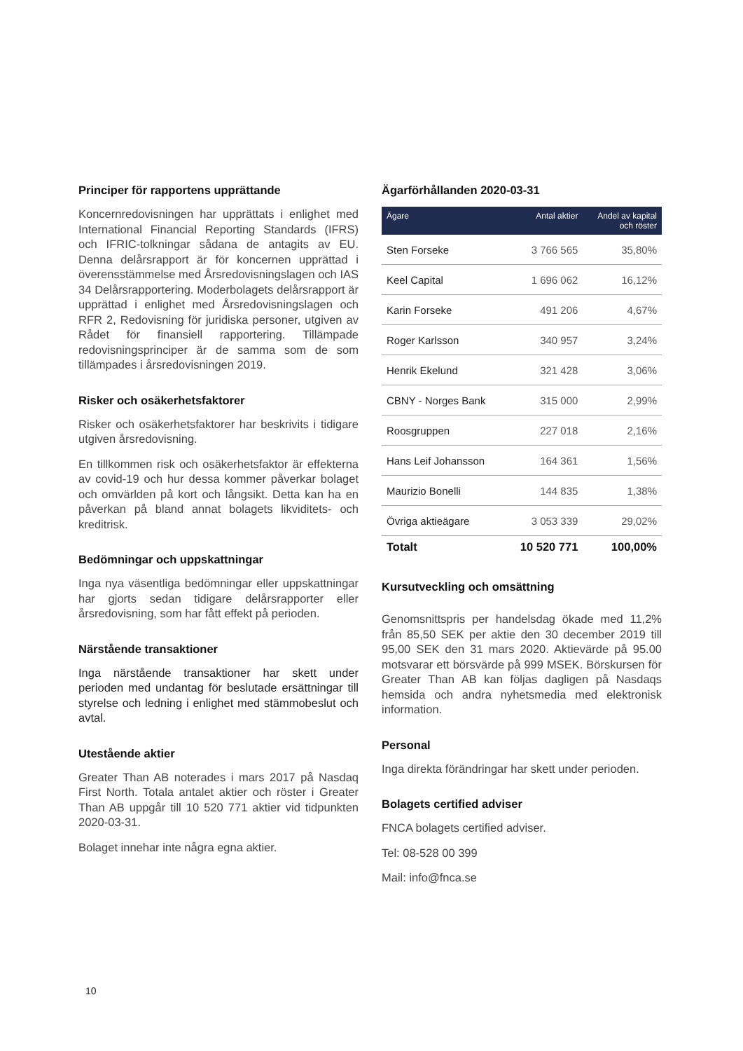Principer för rapportens upprättande
Koncernredovisningen har upprättats i enlighet med International Financial Reporting Standards (IFRS) och IFRIC-tolkningar sådana de antagits av EU. Denna delårsrapport är för koncernen upprättad i överensstämmelse med Årsredovisningslagen och IAS 34 Delårsrapportering. Moderbolagets delårsrapport är upprättad i enlighet med Årsredovisningslagen och RFR 2, Redovisning för juridiska personer, utgiven av Rådet för finansiell rapportering. Tillämpade redovisningsprinciper är de samma som de som tillämpades i årsredovisningen 2019.
Risker och osäkerhetsfaktorer
Risker och osäkerhetsfaktorer har beskrivits i tidigare utgiven årsredovisning.
En tillkommen risk och osäkerhetsfaktor är effekterna av covid-19 och hur dessa kommer påverkar bolaget och omvärlden på kort och långsikt. Detta kan ha en påverkan på bland annat bolagets likviditets- och kreditrisk.
Bedömningar och uppskattningar
Inga nya väsentliga bedömningar eller uppskattningar har gjorts sedan tidigare delårsrapporter eller årsredovisning, som har fått effekt på perioden.
Närstående transaktioner
Inga närstående transaktioner har skett under perioden med undantag för beslutade ersättningar till styrelse och ledning i enlighet med stämmobeslut och avtal.
Utestående aktier
Greater Than AB noterades i mars 2017 på Nasdaq First North. Totala antalet aktier och röster i Greater Than AB uppgår till 10 520 771 aktier vid tidpunkten 2020-03-31.
Bolaget innehar inte några egna aktier.
Ägarförhållanden 2020-03-31
| Ägare | Antal aktier | Andel av kapital och röster |
| --- | --- | --- |
| Sten Forseke | 3 766 565 | 35,80% |
| Keel Capital | 1 696 062 | 16,12% |
| Karin Forseke | 491 206 | 4,67% |
| Roger Karlsson | 340 957 | 3,24% |
| Henrik Ekelund | 321 428 | 3,06% |
| CBNY - Norges Bank | 315 000 | 2,99% |
| Roosgruppen | 227 018 | 2,16% |
| Hans Leif Johansson | 164 361 | 1,56% |
| Maurizio Bonelli | 144 835 | 1,38% |
| Övriga aktieägare | 3 053 339 | 29,02% |
| Totalt | 10 520 771 | 100,00% |
Kursutveckling och omsättning
Genomsnittspris per handelsdag ökade med 11,2% från 85,50 SEK per aktie den 30 december 2019 till 95,00 SEK den 31 mars 2020. Aktievärde på 95.00 motsvarar ett börsvärde på 999 MSEK. Börskursen för Greater Than AB kan följas dagligen på Nasdaqs hemsida och andra nyhetsmedia med elektronisk information.
Personal
Inga direkta förändringar har skett under perioden.
Bolagets certified adviser
FNCA bolagets certified adviser.
Tel: 08-528 00 399
Mail: info@fnca.se
10